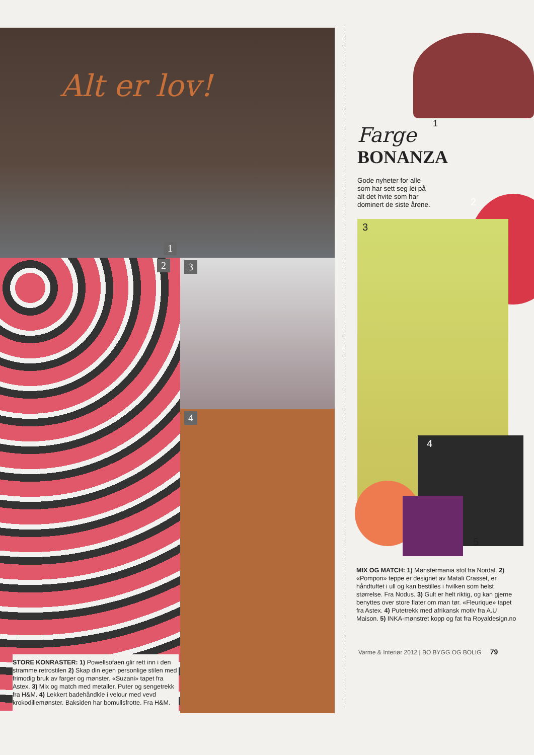Alt er lov!
1
2
STORE KONRASTER: 1) Powellsofaen glir rett inn i den stramme retrostilen 2) Skap din egen personlige stilen med frimodig bruk av farger og mønster. «Suzani» tapet fra Astex. 3) Mix og match med metaller. Puter og sengetrekk fra H&M. 4) Lekkert badehåndkle i velour med vevd krokodillemønster. Baksiden har bomullsfrotte. Fra H&M.
3
4
1
Farge
BONANZA
Gode nyheter for alle som har sett seg lei på alt det hvite som har dominert de siste årene.
2
3
4
5
MIX OG MATCH: 1) Mønstermania stol fra Nordal. 2) «Pompon» teppe er designet av Matali Crasset, er håndtuftet i ull og kan bestilles i hvilken som helst størrelse. Fra Nodus. 3) Gult er helt riktig, og kan gjerne benyttes over store flater om man tør. «Fleurique» tapet fra Astex. 4) Putetrekk med afrikansk motiv fra A.U Maison. 5) INKA-mønstret kopp og fat fra Royaldesign.no
Varme & Interiør 2012 | BO BYGG OG BOLIG 79